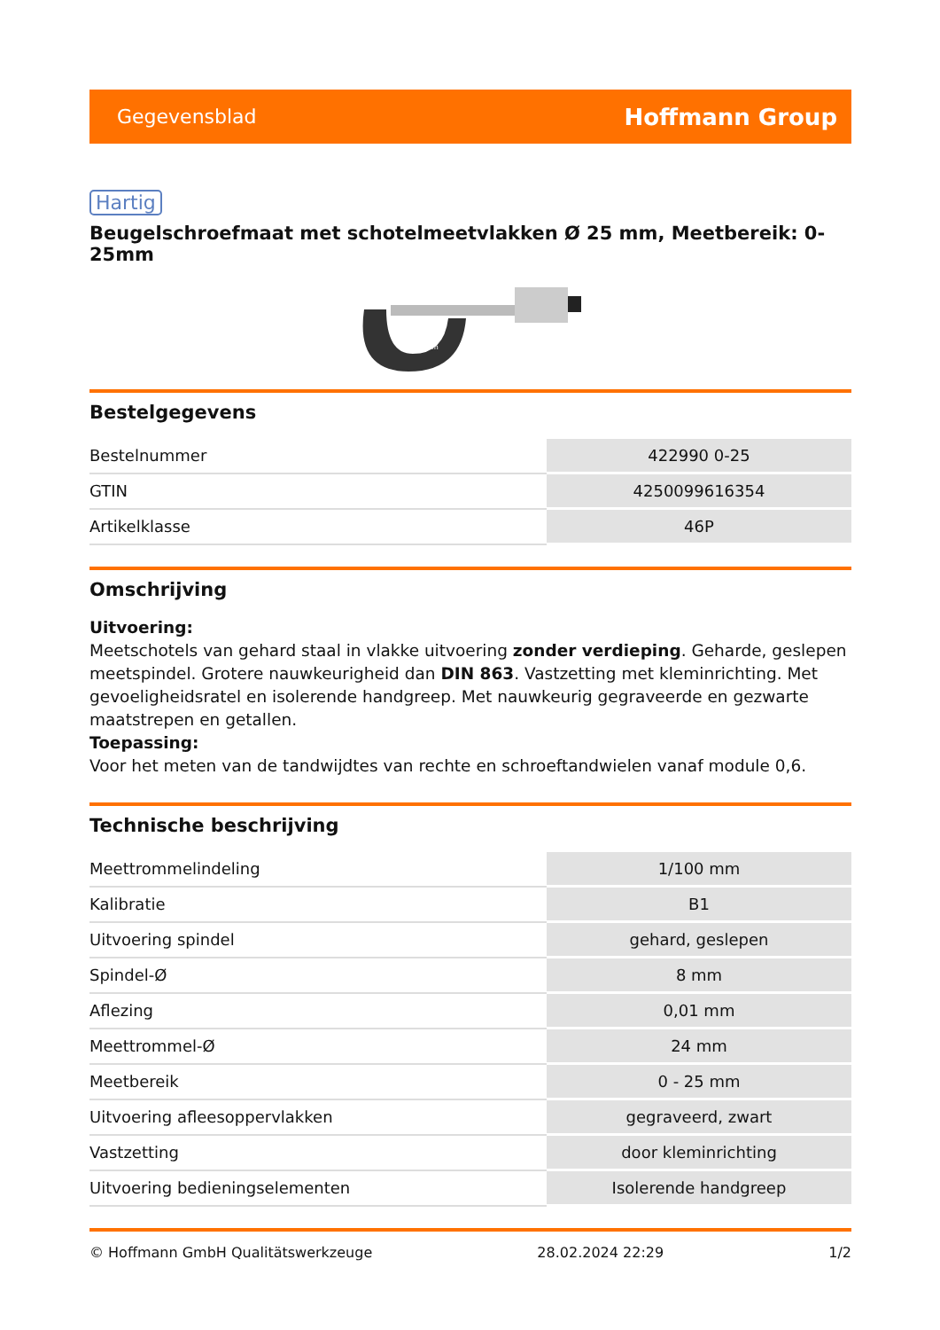Gegevensblad Hoffmann Group
Hartig
Beugelschroefmaat met schotelmeetvlakken Ø 25 mm, Meetbereik: 0-25mm
0-25mm
Bestelgegevens
| Bestelnummer | 422990 0-25 |
| GTIN | 4250099616354 |
| Artikelklasse | 46P |
Omschrijving
Uitvoering:
Meetschotels van gehard staal in vlakke uitvoering zonder verdieping. Geharde, geslepen meetspindel. Grotere nauwkeurigheid dan DIN 863. Vastzetting met kleminrichting. Met gevoeligheidsratel en isolerende handgreep. Met nauwkeurig gegraveerde en gezwarte maatstrepen en getallen.
Toepassing:
Voor het meten van de tandwijdtes van rechte en schroeftandwielen vanaf module 0,6.
Technische beschrijving
| Meettrommelindeling | 1/100 mm |
| Kalibratie | B1 |
| Uitvoering spindel | gehard, geslepen |
| Spindel-Ø | 8 mm |
| Aflezing | 0,01 mm |
| Meettrommel-Ø | 24 mm |
| Meetbereik | 0 - 25 mm |
| Uitvoering afleesoppervlakken | gegraveerd, zwart |
| Vastzetting | door kleminrichting |
| Uitvoering bedieningselementen | Isolerende handgreep |
© Hoffmann GmbH Qualitätswerkzeuge 28.02.2024 22:29 1/2